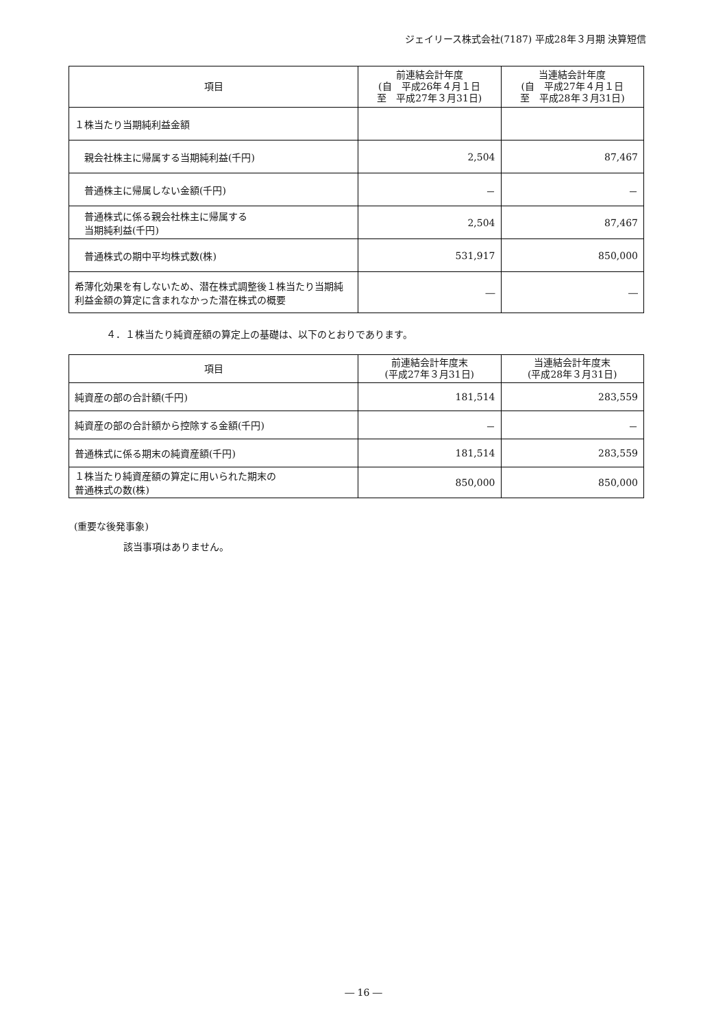ジェイリース株式会社(7187) 平成28年３月期 決算短信
| 項目 | 前連結会計年度 (自 平成26年４月１日 至 平成27年３月31日) | 当連結会計年度 (自 平成27年４月１日 至 平成28年３月31日) |
| --- | --- | --- |
| １株当たり当期純利益金額 | | |
| 親会社株主に帰属する当期純利益(千円) | 2,504 | 87,467 |
| 普通株主に帰属しない金額(千円) | － | － |
| 普通株式に係る親会社株主に帰属する 当期純利益(千円) | 2,504 | 87,467 |
| 普通株式の期中平均株式数(株) | 531,917 | 850,000 |
| 希薄化効果を有しないため、潜在株式調整後１株当たり当期純利益金額の算定に含まれなかった潜在株式の概要 | ― | ― |
４．１株当たり純資産額の算定上の基礎は、以下のとおりであります。
| 項目 | 前連結会計年度末 (平成27年３月31日) | 当連結会計年度末 (平成28年３月31日) |
| --- | --- | --- |
| 純資産の部の合計額(千円) | 181,514 | 283,559 |
| 純資産の部の合計額から控除する金額(千円) | － | － |
| 普通株式に係る期末の純資産額(千円) | 181,514 | 283,559 |
| １株当たり純資産額の算定に用いられた期末の 普通株式の数(株) | 850,000 | 850,000 |
(重要な後発事象)
該当事項はありません。
― 16 ―